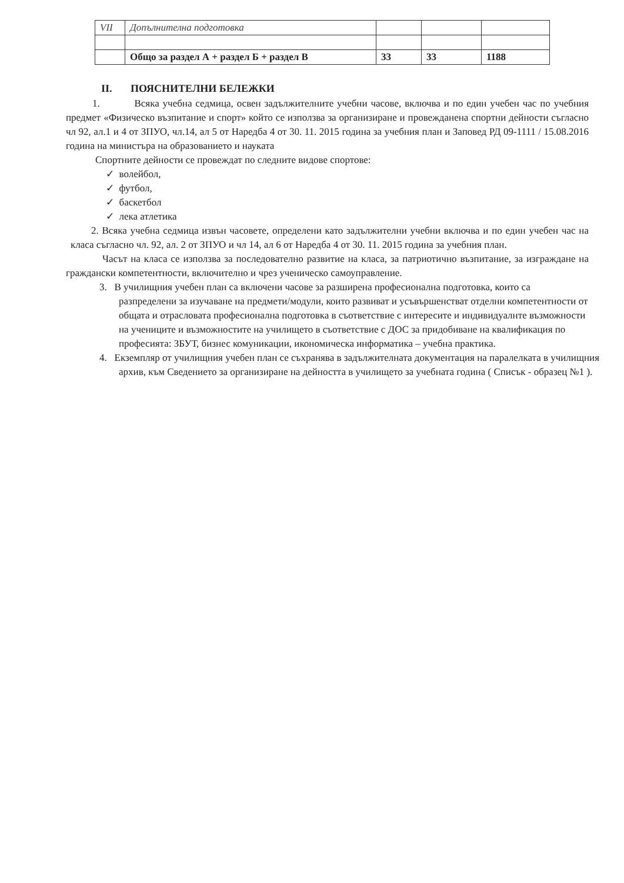| VII | Допълнителна подготовка | | | |
| | Общо за раздел А + раздел Б + раздел В | 33 | 33 | 1188 |
II. ПОЯСНИТЕЛНИ БЕЛЕЖКИ
1. Всяка учебна седмица, освен задължителните учебни часове, включва и по един учебен час по учебния предмет «Физическо възпитание и спорт» който се използва за организиране и провежданена спортни дейности съгласно чл 92, ал.1 и 4 от ЗПУО, чл.14, ал 5 от Наредба 4 от 30. 11. 2015 година за учебния план и Заповед РД 09-1111 / 15.08.2016 година на министъра на образованието и науката
Спортните дейности се провеждат по следните видове спортове:
✓ волейбол,
✓ футбол,
✓ баскетбол
✓ лека атлетика
2. Всяка учебна седмица извън часовете, определени като задължителни учебни включва и по един учебен час на класа съгласно чл. 92, ал. 2 от ЗПУО и чл 14, ал 6 от Наредба 4 от 30. 11. 2015 година за учебния план.
Часът на класа се използва за последователно развитие на класа, за патриотично възпитание, за изграждане на граждански компетентности, включително и чрез ученическо самоуправление.
3. В училищния учебен план са включени часове за разширена професионална подготовка, които са разпределени за изучаване на предмети/модули, които развиват и усъвършенстват отделни компетентности от общата и отрасловата професионална подготовка в съответствие с интересите и индивидуалнте възможности на учениците и възможностите на училището в съответствие с ДОС за придобиване на квалификация по професията: ЗБУТ, бизнес комуникации, икономическа информатика – учебна практика.
4. Екземпляр от училищния учебен план се съхранява в задължителната документация на паралелката в училищния архив, към Сведението за организиране на дейността в училището за учебната година ( Списък - образец №1 ).